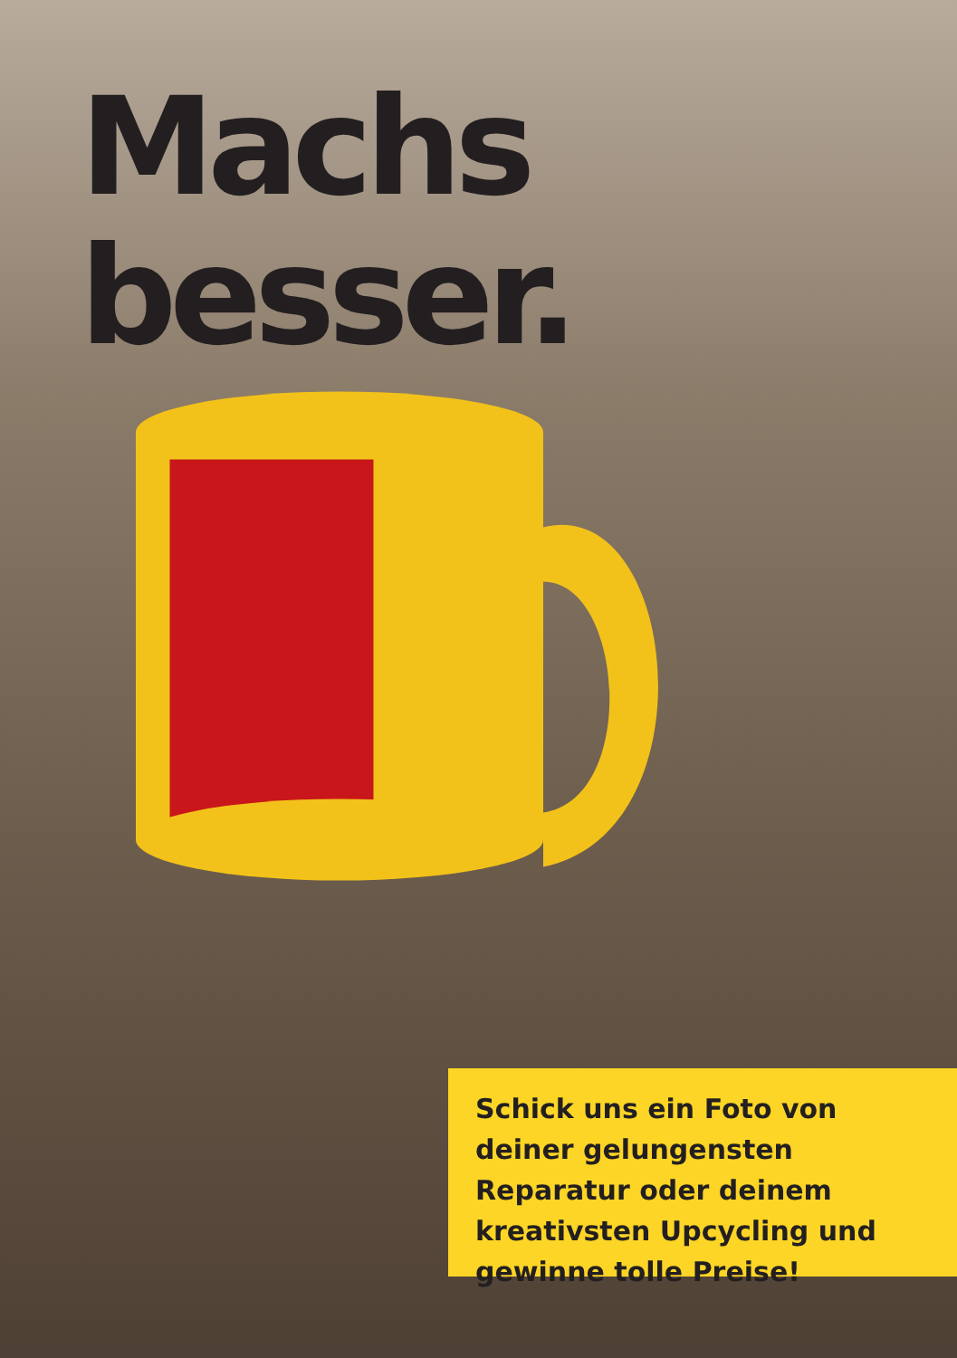Machs besser.
Schick uns ein Foto von deiner gelungensten Reparatur oder deinem kreativsten Upcycling und gewinne tolle Preise!